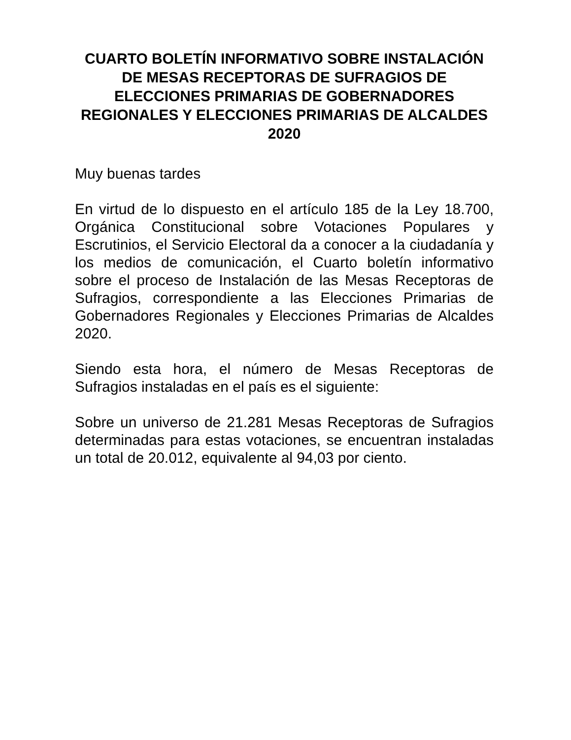CUARTO BOLETÍN INFORMATIVO SOBRE INSTALACIÓN DE MESAS RECEPTORAS DE SUFRAGIOS DE ELECCIONES PRIMARIAS DE GOBERNADORES REGIONALES Y ELECCIONES PRIMARIAS DE ALCALDES 2020
Muy buenas tardes
En virtud de lo dispuesto en el artículo 185 de la Ley 18.700, Orgánica Constitucional sobre Votaciones Populares y Escrutinios, el Servicio Electoral da a conocer a la ciudadanía y los medios de comunicación, el Cuarto boletín informativo sobre el proceso de Instalación de las Mesas Receptoras de Sufragios, correspondiente a las Elecciones Primarias de Gobernadores Regionales y Elecciones Primarias de Alcaldes 2020.
Siendo esta hora, el número de Mesas Receptoras de Sufragios instaladas en el país es el siguiente:
Sobre un universo de 21.281 Mesas Receptoras de Sufragios determinadas para estas votaciones, se encuentran instaladas un total de 20.012, equivalente al 94,03 por ciento.